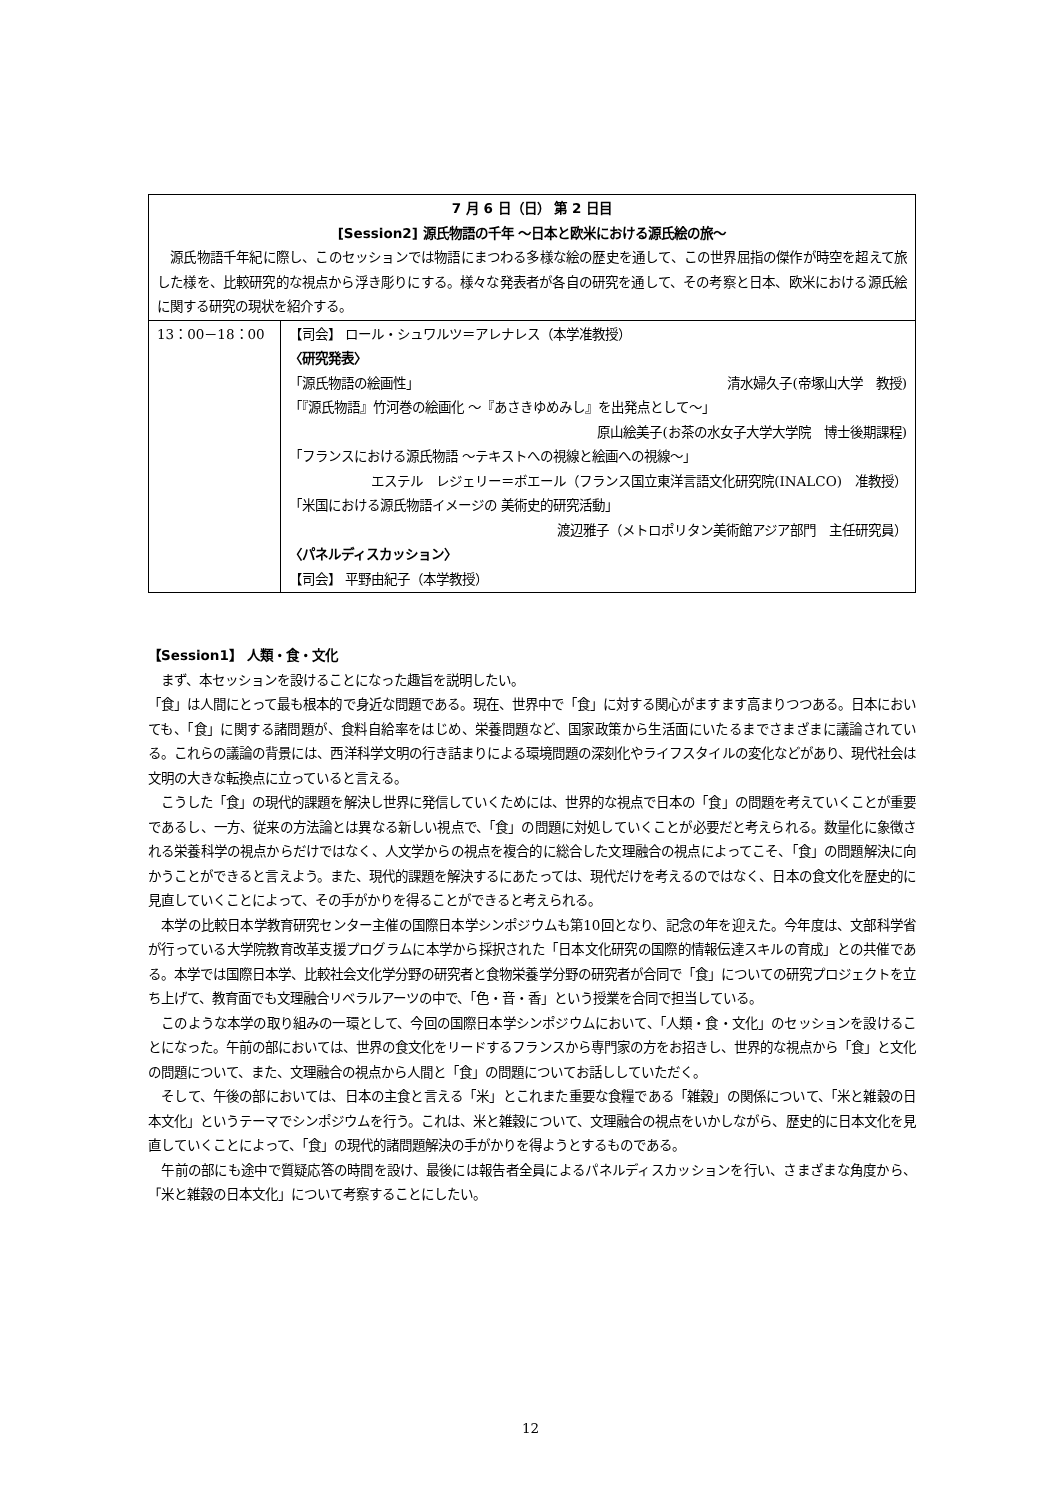| 7 月 6 日（日） 第 2 日目 [Session2] 源氏物語の千年 ～日本と欧米における源氏絵の旅～ 源氏物語千年紀に際し、このセッションでは物語にまつわる多様な絵の歴史を通して、この世界屈指の傑作が時空を超えて旅した様を、比較研究的な視点から浮き彫りにする。様々な発表者が各自の研究を通して、その考察と日本、欧米における源氏絵に関する研究の現状を紹介する。 | |
| 13：00－18：00 | 【司会】 ロール・シュワルツ＝アレナレス（本学准教授） 〈研究発表〉 「源氏物語の絵画性」 清水婦久子(帝塚山大学 教授) 「『源氏物語』竹河巻の絵画化 ～『あさきゆめみし』を出発点として～」 原山絵美子(お茶の水女子大学大学院 博士後期課程) 「フランスにおける源氏物語 ～テキストへの視線と絵画への視線～」 エステル レジェリー＝ボエール（フランス国立東洋言語文化研究院(INALCO) 准教授） 「米国における源氏物語イメージの 美術史的研究活動」 渡辺雅子（メトロポリタン美術館アジア部門 主任研究員） 〈パネルディスカッション〉 【司会】 平野由紀子（本学教授） |
【Session1】 人類・食・文化
　まず、本セッションを設けることになった趣旨を説明したい。
「食」は人間にとって最も根本的で身近な問題である。現在、世界中で「食」に対する関心がますます高まりつつある。日本においても、「食」に関する諸問題が、食料自給率をはじめ、栄養問題など、国家政策から生活面にいたるまでさまざまに議論されている。これらの議論の背景には、西洋科学文明の行き詰まりによる環境問題の深刻化やライフスタイルの変化などがあり、現代社会は文明の大きな転換点に立っていると言える。
　こうした「食」の現代的課題を解決し世界に発信していくためには、世界的な視点で日本の「食」の問題を考えていくことが重要であるし、一方、従来の方法論とは異なる新しい視点で、「食」の問題に対処していくことが必要だと考えられる。数量化に象徴される栄養科学の視点からだけではなく、人文学からの視点を複合的に総合した文理融合の視点によってこそ、「食」の問題解決に向かうことができると言えよう。また、現代的課題を解決するにあたっては、現代だけを考えるのではなく、日本の食文化を歴史的に見直していくことによって、その手がかりを得ることができると考えられる。
　本学の比較日本学教育研究センター主催の国際日本学シンポジウムも第10回となり、記念の年を迎えた。今年度は、文部科学省が行っている大学院教育改革支援プログラムに本学から採択された「日本文化研究の国際的情報伝達スキルの育成」との共催である。本学では国際日本学、比較社会文化学分野の研究者と食物栄養学分野の研究者が合同で「食」についての研究プロジェクトを立ち上げて、教育面でも文理融合リベラルアーツの中で、「色・音・香」という授業を合同で担当している。
　このような本学の取り組みの一環として、今回の国際日本学シンポジウムにおいて、「人類・食・文化」のセッションを設けることになった。午前の部においては、世界の食文化をリードするフランスから専門家の方をお招きし、世界的な視点から「食」と文化の問題について、また、文理融合の視点から人間と「食」の問題についてお話ししていただく。
　そして、午後の部においては、日本の主食と言える「米」とこれまた重要な食糧である「雑穀」の関係について、「米と雑穀の日本文化」というテーマでシンポジウムを行う。これは、米と雑穀について、文理融合の視点をいかしながら、歴史的に日本文化を見直していくことによって、「食」の現代的諸問題解決の手がかりを得ようとするものである。
　午前の部にも途中で質疑応答の時間を設け、最後には報告者全員によるパネルディスカッションを行い、さまざまな角度から、「米と雑穀の日本文化」について考察することにしたい。
12